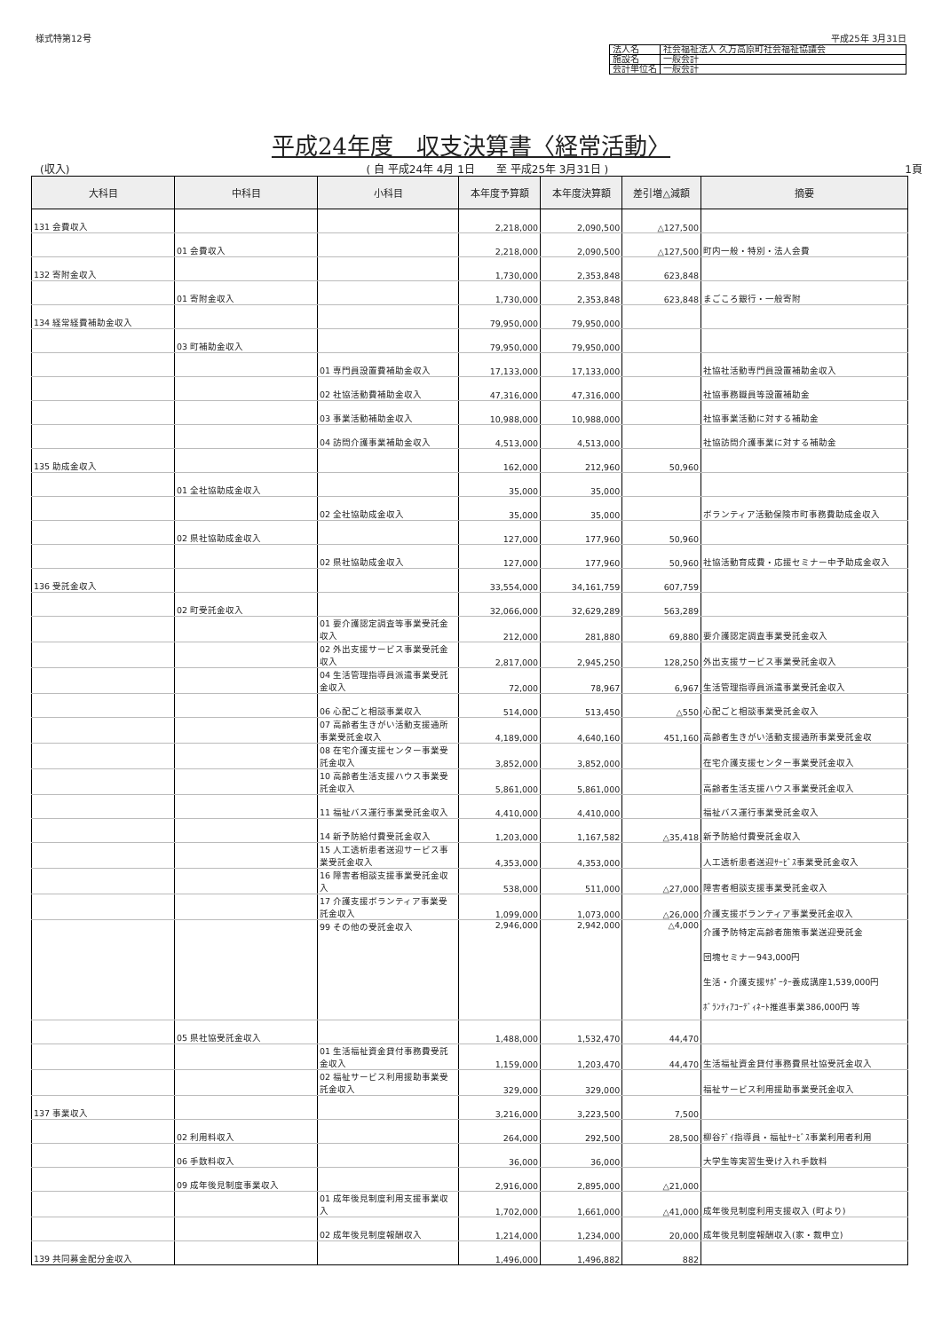様式特第12号 平成25年 3月31日
| 法人名 | 社会福祉法人 久万高原町社会福祉協議会 |
| 施設名 | 一般会計 |
| 会計単位名 | 一般会計 |
平成24年度　収支決算書〈経常活動〉
(収入) ( 自 平成24年 4月 1日　　至 平成25年 3月31日 ) 1頁
| 大科目 | 中科目 | 小科目 | 本年度予算額 | 本年度決算額 | 差引増△減額 | 摘要 |
| --- | --- | --- | --- | --- | --- | --- |
| 131 会費収入 | | | 2,218,000 | 2,090,500 | △127,500 | |
| | 01 会費収入 | | 2,218,000 | 2,090,500 | △127,500 | 町内一般・特別・法人会費 |
| 132 寄附金収入 | | | 1,730,000 | 2,353,848 | 623,848 | |
| | 01 寄附金収入 | | 1,730,000 | 2,353,848 | 623,848 | まごころ銀行・一般寄附 |
| 134 経常経費補助金収入 | | | 79,950,000 | 79,950,000 | | |
| | 03 町補助金収入 | | 79,950,000 | 79,950,000 | | |
| | | 01 専門員設置費補助金収入 | 17,133,000 | 17,133,000 | | 社協社活動専門員設置補助金収入 |
| | | 02 社協活動費補助金収入 | 47,316,000 | 47,316,000 | | 社協事務職員等設置補助金 |
| | | 03 事業活動補助金収入 | 10,988,000 | 10,988,000 | | 社協事業活動に対する補助金 |
| | | 04 訪問介護事業補助金収入 | 4,513,000 | 4,513,000 | | 社協訪問介護事業に対する補助金 |
| 135 助成金収入 | | | 162,000 | 212,960 | 50,960 | |
| | 01 全社協助成金収入 | | 35,000 | 35,000 | | |
| | | 02 全社協助成金収入 | 35,000 | 35,000 | | ボランティア活動保険市町事務費助成金収入 |
| | 02 県社協助成金収入 | | 127,000 | 177,960 | 50,960 | |
| | | 02 県社協助成金収入 | 127,000 | 177,960 | 50,960 | 社協活動育成費・応援セミナー中予助成金収入 |
| 136 受託金収入 | | | 33,554,000 | 34,161,759 | 607,759 | |
| | 02 町受託金収入 | | 32,066,000 | 32,629,289 | 563,289 | |
| | | 01 要介護認定調査等事業受託金収入 | 212,000 | 281,880 | 69,880 | 要介護認定調査事業受託金収入 |
| | | 02 外出支援サービス事業受託金収入 | 2,817,000 | 2,945,250 | 128,250 | 外出支援サービス事業受託金収入 |
| | | 04 生活管理指導員派遣事業受託金収入 | 72,000 | 78,967 | 6,967 | 生活管理指導員派遣事業受託金収入 |
| | | 06 心配ごと相談事業収入 | 514,000 | 513,450 | △550 | 心配ごと相談事業受託金収入 |
| | | 07 高齢者生きがい活動支援通所事業受託金収入 | 4,189,000 | 4,640,160 | 451,160 | 高齢者生きがい活動支援通所事業受託金収 |
| | | 08 在宅介護支援センター事業受託金収入 | 3,852,000 | 3,852,000 | | 在宅介護支援センター事業受託金収入 |
| | | 10 高齢者生活支援ハウス事業受託金収入 | 5,861,000 | 5,861,000 | | 高齢者生活支援ハウス事業受託金収入 |
| | | 11 福祉バス運行事業受託金収入 | 4,410,000 | 4,410,000 | | 福祉バス運行事業受託金収入 |
| | | 14 新予防給付費受託金収入 | 1,203,000 | 1,167,582 | △35,418 | 新予防給付費受託金収入 |
| | | 15 人工透析患者送迎サービス事業受託金収入 | 4,353,000 | 4,353,000 | | 人工透析患者送迎ｻｰﾋﾞｽ事業受託金収入 |
| | | 16 障害者相談支援事業受託金収入 | 538,000 | 511,000 | △27,000 | 障害者相談支援事業受託金収入 |
| | | 17 介護支援ボランティア事業受託金収入 | 1,099,000 | 1,073,000 | △26,000 | 介護支援ボランティア事業受託金収入 |
| | | 99 その他の受託金収入 | 2,946,000 | 2,942,000 | △4,000 | 介護予防特定高齢者施策事業送迎受託金 団塊セミナー943,000円 生活・介護支援ｻﾎﾟｰﾀｰ養成講座1,539,000円 ﾎﾞﾗﾝﾃｨｱｺｰﾃﾞｨﾈｰﾄ推進事業386,000円 等 |
| | 05 県社協受託金収入 | | 1,488,000 | 1,532,470 | 44,470 | |
| | | 01 生活福祉資金貸付事務費受託金収入 | 1,159,000 | 1,203,470 | 44,470 | 生活福祉資金貸付事務費県社協受託金収入 |
| | | 02 福祉サービス利用援助事業受託金収入 | 329,000 | 329,000 | | 福祉サービス利用援助事業受託金収入 |
| 137 事業収入 | | | 3,216,000 | 3,223,500 | 7,500 | |
| | 02 利用料収入 | | 264,000 | 292,500 | 28,500 | 柳谷ﾃﾞｲ指導員・福祉ｻｰﾋﾞｽ事業利用者利用 |
| | 06 手数料収入 | | 36,000 | 36,000 | | 大学生等実習生受け入れ手数料 |
| | 09 成年後見制度事業収入 | | 2,916,000 | 2,895,000 | △21,000 | |
| | | 01 成年後見制度利用支援事業収入 | 1,702,000 | 1,661,000 | △41,000 | 成年後見制度利用支援収入 (町より) |
| | | 02 成年後見制度報酬収入 | 1,214,000 | 1,234,000 | 20,000 | 成年後見制度報酬収入(家・裁申立) |
| 139 共同募金配分金収入 | | | 1,496,000 | 1,496,882 | 882 | |